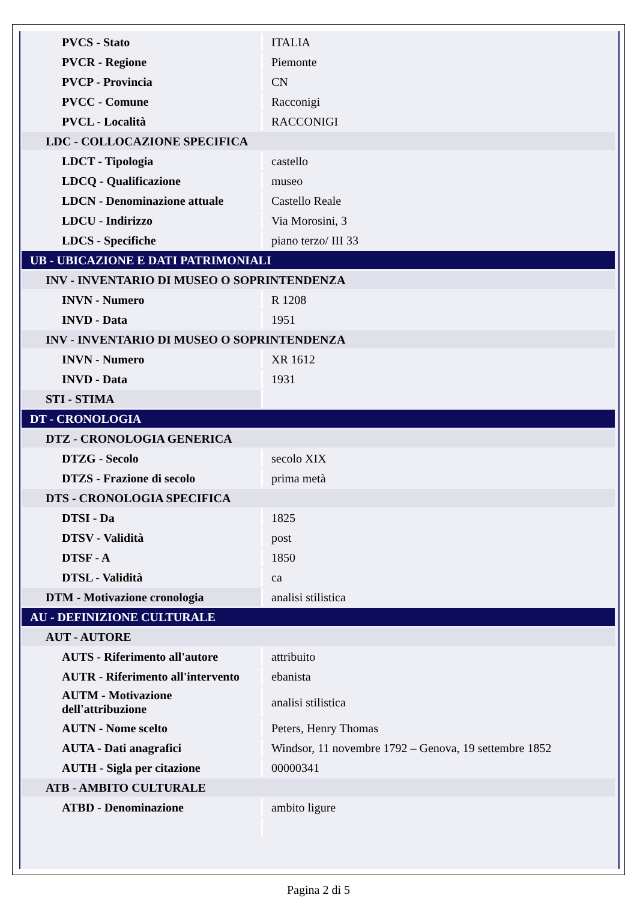| PVCS - Stato | ITALIA |
| PVCR - Regione | Piemonte |
| PVCP - Provincia | CN |
| PVCC - Comune | Racconigi |
| PVCL - Località | RACCONIGI |
| LDC - COLLOCAZIONE SPECIFICA | |
| LDCT - Tipologia | castello |
| LDCQ - Qualificazione | museo |
| LDCN - Denominazione attuale | Castello Reale |
| LDCU - Indirizzo | Via Morosini, 3 |
| LDCS - Specifiche | piano terzo/ III 33 |
| UB - UBICAZIONE E DATI PATRIMONIALI | |
| INV - INVENTARIO DI MUSEO O SOPRINTENDENZA | |
| INVN - Numero | R 1208 |
| INVD - Data | 1951 |
| INV - INVENTARIO DI MUSEO O SOPRINTENDENZA | |
| INVN - Numero | XR 1612 |
| INVD - Data | 1931 |
| STI - STIMA | |
| DT - CRONOLOGIA | |
| DTZ - CRONOLOGIA GENERICA | |
| DTZG - Secolo | secolo XIX |
| DTZS - Frazione di secolo | prima metà |
| DTS - CRONOLOGIA SPECIFICA | |
| DTSI - Da | 1825 |
| DTSV - Validità | post |
| DTSF - A | 1850 |
| DTSL - Validità | ca |
| DTM - Motivazione cronologia | analisi stilistica |
| AU - DEFINIZIONE CULTURALE | |
| AUT - AUTORE | |
| AUTS - Riferimento all'autore | attribuito |
| AUTR - Riferimento all'intervento | ebanista |
| AUTM - Motivazione dell'attribuzione | analisi stilistica |
| AUTN - Nome scelto | Peters, Henry Thomas |
| AUTA - Dati anagrafici | Windsor, 11 novembre 1792 – Genova, 19 settembre 1852 |
| AUTH - Sigla per citazione | 00000341 |
| ATB - AMBITO CULTURALE | |
| ATBD - Denominazione | ambito ligure |
Pagina 2 di 5